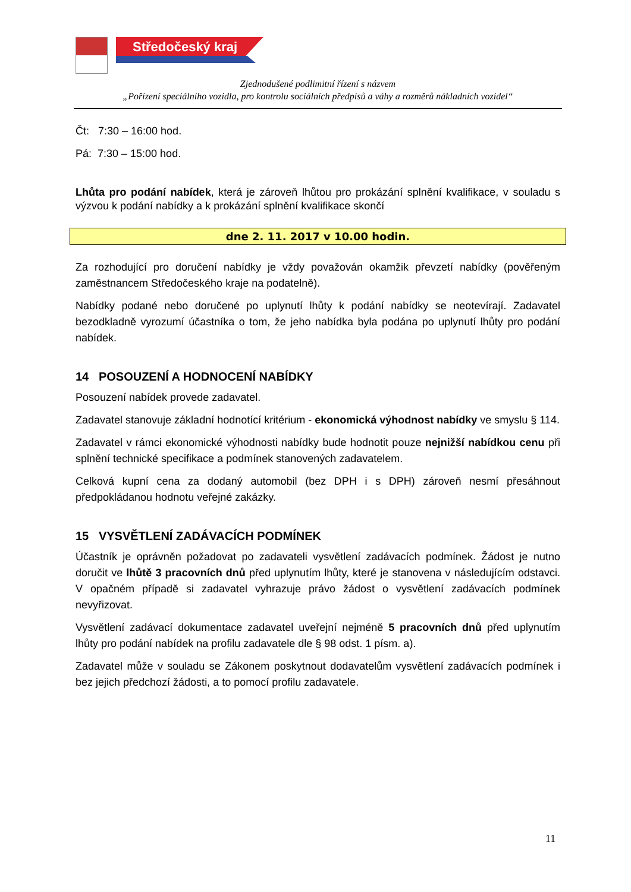Středočeský kraj
Zjednodušené podlimitní řízení s názvem
„Pořízení speciálního vozidla, pro kontrolu sociálních předpisů a váhy a rozměrů nákladních vozidel“
Čt: 7:30 – 16:00 hod.
Pá: 7:30 – 15:00 hod.
Lhůta pro podání nabídek, která je zároveň lhůtou pro prokázání splnění kvalifikace, v souladu s výzvou k podání nabídky a k prokázání splnění kvalifikace skončí
dne 2. 11. 2017 v 10.00 hodin.
Za rozhodující pro doručení nabídky je vždy považován okamžik převzetí nabídky (pověřeným zaměstnancem Středočeského kraje na podatelně).
Nabídky podané nebo doručené po uplynutí lhůty k podání nabídky se neotevírají. Zadavatel bezodkladně vyrozumí účastníka o tom, že jeho nabídka byla podána po uplynutí lhůty pro podání nabídek.
14 POSOUZENÍ A HODNOCENÍ NABÍDKY
Posouzení nabídek provede zadavatel.
Zadavatel stanovuje základní hodnotící kritérium - ekonomická výhodnost nabídky ve smyslu § 114.
Zadavatel v rámci ekonomické výhodnosti nabídky bude hodnotit pouze nejnižší nabídkou cenu při splnění technické specifikace a podmínek stanovených zadavatelem.
Celková kupní cena za dodaný automobil (bez DPH i s DPH) zároveň nesmí přesáhnout předpokládanou hodnotu veřejné zakázky.
15 VYSVĚTLENÍ ZADÁVACÍCH PODMÍNEK
Účastník je oprávněn požadovat po zadavateli vysvětlení zadávacích podmínek. Žádost je nutno doručit ve lhůtě 3 pracovních dnů před uplynutím lhůty, které je stanovena v následujícím odstavci. V opačném případě si zadavatel vyhrazuje právo žádost o vysvětlení zadávacích podmínek nevyřizovat.
Vysvětlení zadávací dokumentace zadavatel uveřejní nejméně 5 pracovních dnů před uplynutím lhůty pro podání nabídek na profilu zadavatele dle § 98 odst. 1 písm. a).
Zadavatel může v souladu se Zákonem poskytnout dodavatelům vysvětlení zadávacích podmínek i bez jejich předchozí žádosti, a to pomocí profilu zadavatele.
11